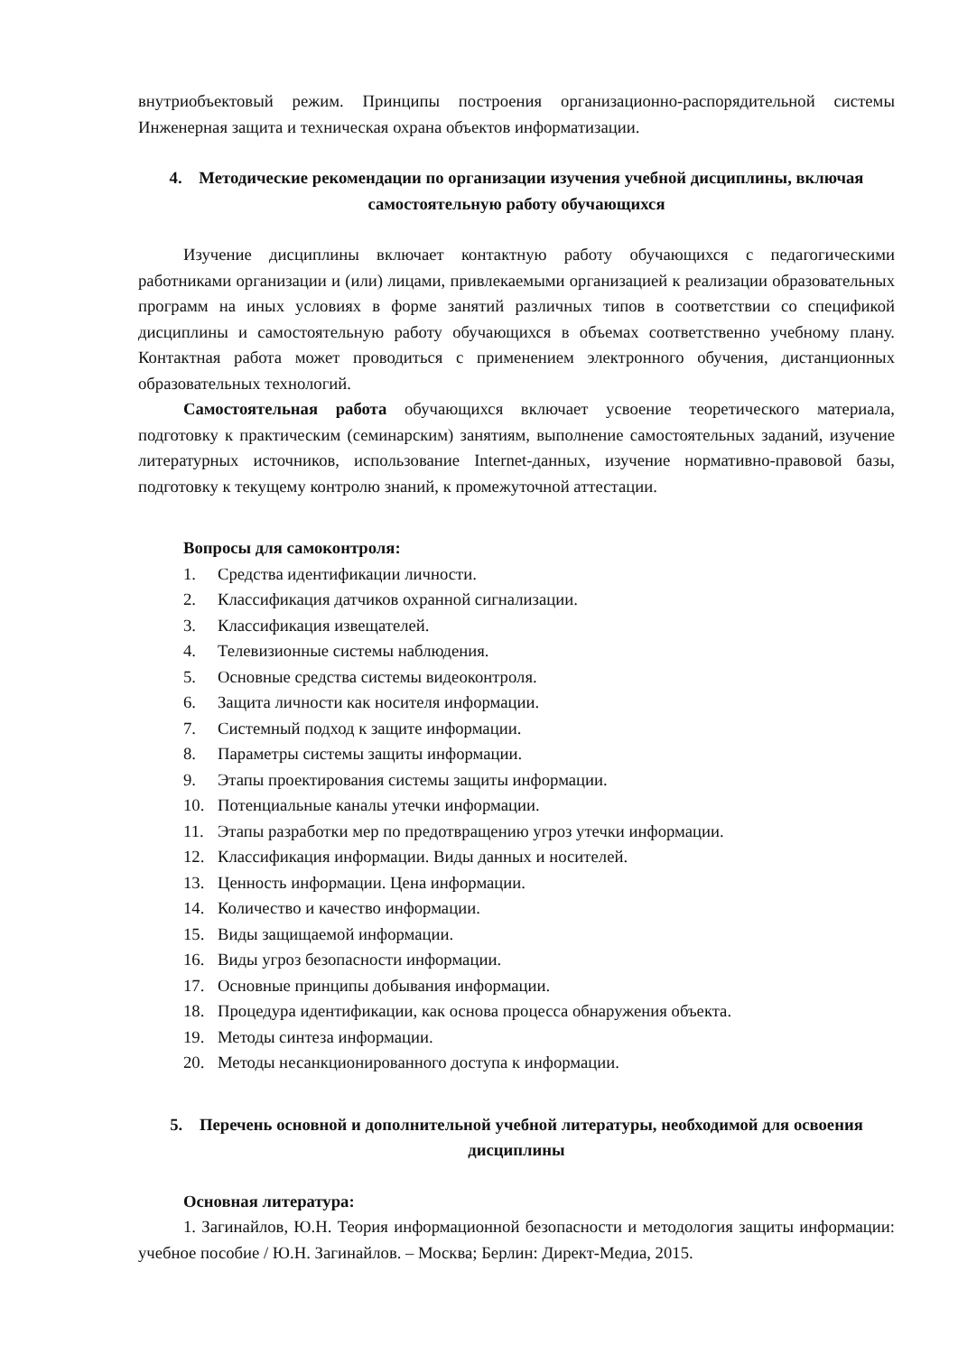внутриобъектовый режим. Принципы построения организационно-распорядительной системы Инженерная защита и техническая охрана объектов информатизации.
4. Методические рекомендации по организации изучения учебной дисциплины, включая самостоятельную работу обучающихся
Изучение дисциплины включает контактную работу обучающихся с педагогическими работниками организации и (или) лицами, привлекаемыми организацией к реализации образовательных программ на иных условиях в форме занятий различных типов в соответствии со спецификой дисциплины и самостоятельную работу обучающихся в объемах соответственно учебному плану. Контактная работа может проводиться с применением электронного обучения, дистанционных образовательных технологий.
Самостоятельная работа обучающихся включает усвоение теоретического материала, подготовку к практическим (семинарским) занятиям, выполнение самостоятельных заданий, изучение литературных источников, использование Internet-данных, изучение нормативно-правовой базы, подготовку к текущему контролю знаний, к промежуточной аттестации.
Вопросы для самоконтроля:
1. Средства идентификации личности.
2. Классификация датчиков охранной сигнализации.
3. Классификация извещателей.
4. Телевизионные системы наблюдения.
5. Основные средства системы видеоконтроля.
6. Защита личности как носителя информации.
7. Системный подход к защите информации.
8. Параметры системы защиты информации.
9. Этапы проектирования системы защиты информации.
10. Потенциальные каналы утечки информации.
11. Этапы разработки мер по предотвращению угроз утечки информации.
12. Классификация информации. Виды данных и носителей.
13. Ценность информации. Цена информации.
14. Количество и качество информации.
15. Виды защищаемой информации.
16. Виды угроз безопасности информации.
17. Основные принципы добывания информации.
18. Процедура идентификации, как основа процесса обнаружения объекта.
19. Методы синтеза информации.
20. Методы несанкционированного доступа к информации.
5. Перечень основной и дополнительной учебной литературы, необходимой для освоения дисциплины
Основная литература:
1. Загинайлов, Ю.Н. Теория информационной безопасности и методология защиты информации: учебное пособие / Ю.Н. Загинайлов. – Москва; Берлин: Директ-Медиа, 2015.